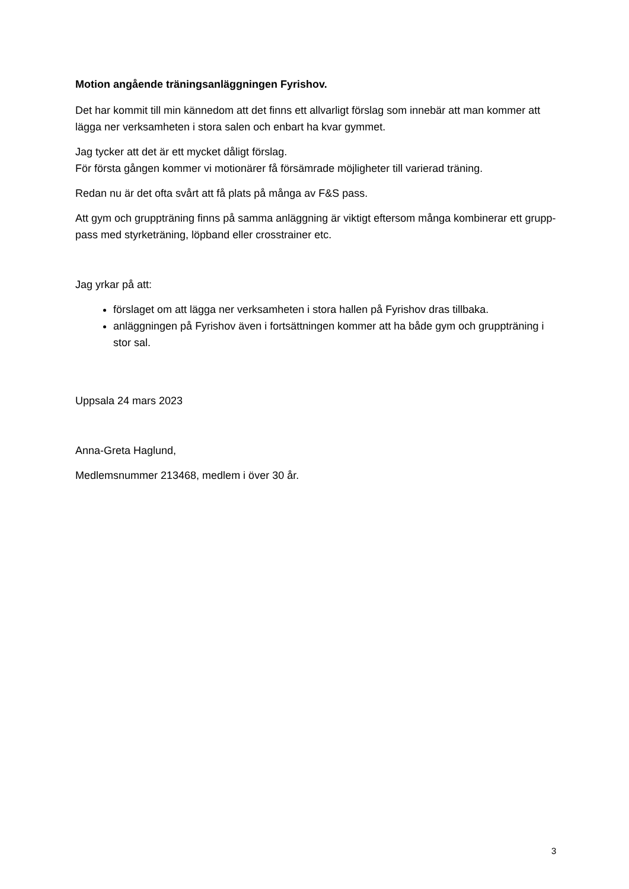Motion angående träningsanläggningen Fyrishov.
Det har kommit till min kännedom att det finns ett allvarligt förslag som innebär att man kommer att lägga ner verksamheten i stora salen och enbart ha kvar gymmet.
Jag tycker att det är ett mycket dåligt förslag.
För första gången kommer vi motionärer få försämrade möjligheter till varierad träning.
Redan nu är det ofta svårt att få plats på många av F&S pass.
Att gym och gruppträning finns på samma anläggning är viktigt eftersom många kombinerar ett grupp-pass med styrketräning, löpband eller crosstrainer etc.
Jag yrkar på att:
förslaget om att lägga ner verksamheten i stora hallen på Fyrishov dras tillbaka.
anläggningen på Fyrishov även i fortsättningen kommer att ha både gym och gruppträning i stor sal.
Uppsala 24 mars 2023
Anna-Greta Haglund,
Medlemsnummer 213468, medlem i över 30 år.
3